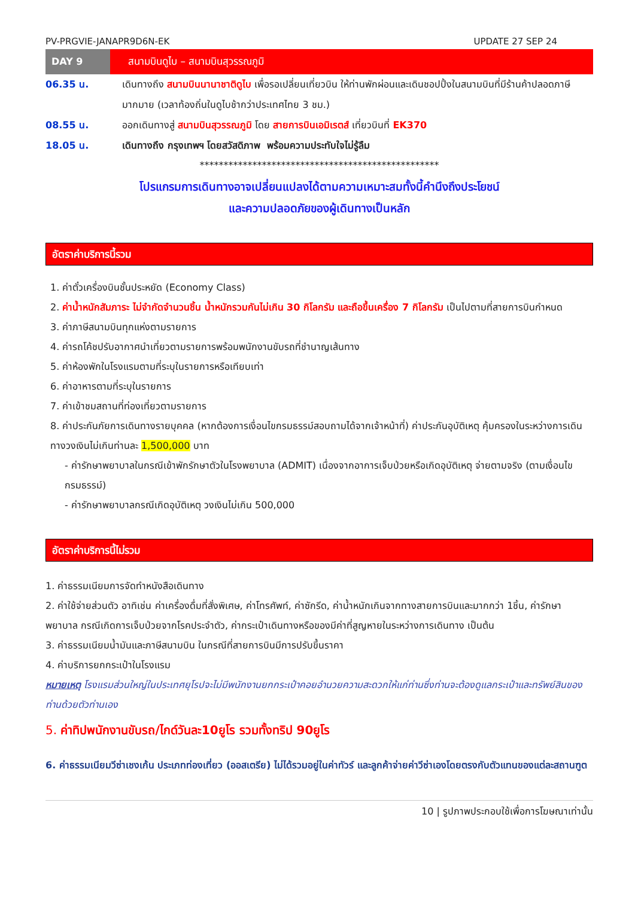PV-PRGVIE-JANAPR9D6N-EK UPDATE 27 SEP 24
DAY 9
สนามบินดูไบ – สนามบินสุวรรณภูมิ
06.35 น. เดินทางถึง สนามบินนานาชาติดูไบ เพื่อรอเปลี่ยนเที่ยวบิน ให้ท่านพักผ่อนและเดินชอปปิ้งในสนามบินที่มีร้านค้าปลอดภาษีมากมาย (เวลาท้องถิ่นในดูไบช้ากว่าประเทศไทย 3 ชม.)
08.55 น. ออกเดินทางสู่ สนามบินสุวรรณภูมิ โดย สายการบินเอมิเรตส์ เที่ยวบินที่ EK370
18.05 น. เดินทางถึง กรุงเทพฯ โดยสวัสดิภาพ พร้อมความประทับใจไม่รู้ลืม
**************************************************
โปรแกรมการเดินทางอาจเปลี่ยนแปลงได้ตามความเหมาะสมทั้งนี้คำนึงถึงประโยชน์
และความปลอดภัยของผู้เดินทางเป็นหลัก
อัตราค่าบริการนี้รวม
1. ค่าตั๋วเครื่องบินชั้นประหยัด (Economy Class)
2. ค่าน้ำหนักสัมภาระ ไม่จำกัดจำนวนชิ้น น้ำหนักรวมกันไม่เกิน 30 กิโลกรัม และถือขึ้นเครื่อง 7 กิโลกรัม เป็นไปตามที่สายการบินกำหนด
3. ค่าภาษีสนามบินทุกแห่งตามรายการ
4. ค่ารถโค้ชปรับอากาศนำเที่ยวตามรายการพร้อมพนักงานขับรถที่ชำนาญเส้นทาง
5. ค่าห้องพักในโรงแรมตามที่ระบุในรายการหรือเทียบเท่า
6. ค่าอาหารตามที่ระบุในรายการ
7. ค่าเข้าชมสถานที่ท่องเที่ยวตามรายการ
8. ค่าประกันภัยการเดินทางรายบุคคล (หากต้องการเงื่อนไขกรมธรรม์สอบถามได้จากเจ้าหน้าที่) ค่าประกันอุบัติเหตุ คุ้มครองในระหว่างการเดินทางวงเงินไม่เกินท่านละ 1,500,000 บาท
- ค่ารักษาพยาบาลในกรณีเข้าพักรักษาตัวในโรงพยาบาล (ADMIT) เนื่องจากอาการเจ็บป่วยหรือเกิดอุบัติเหตุ จ่ายตามจริง (ตามเงื่อนไขกรมธรรม์)
- ค่ารักษาพยาบาลกรณีเกิดอุบัติเหตุ วงเงินไม่เกิน 500,000
อัตราค่าบริการนี้ไม่รวม
1. ค่าธรรมเนียมการจัดทำหนังสือเดินทาง
2. ค่าใช้จ่ายส่วนตัว อาทิเช่น ค่าเครื่องดื่มที่สั่งพิเศษ, ค่าโทรศัพท์, ค่าซักรีด, ค่าน้ำหนักเกินจากทางสายการบินและมากกว่า 1ชิ้น, ค่ารักษาพยาบาล กรณีเกิดการเจ็บป่วยจากโรคประจำตัว, ค่ากระเป๋าเดินทางหรือของมีค่าที่สูญหายในระหว่างการเดินทาง เป็นต้น
3. ค่าธรรมเนียมน้ำมันและภาษีสนามบิน ในกรณีที่สายการบินมีการปรับขึ้นราคา
4. ค่าบริการยกกระเป๋าในโรงแรม
หมายเหตุ โรงแรมส่วนใหญ่ในประเทศยุโรปจะไม่มีพนักงานยกกระเป๋าคอยอำนวยความสะดวกให้แก่ท่านซึ่งท่านจะต้องดูแลกระเป๋าและทรัพย์สินของท่านด้วยตัวท่านเอง
5. ค่าทิปพนักงานขับรถ/ไกด์วันละ10ยูโร รวมทั้งทริป 90ยูโร
6. ค่าธรรมเนียมวีซ่าเชงเก้น ประเภทท่องเที่ยว (ออสเตรีย) ไม่ได้รวมอยู่ในค่าทัวร์ และลูกค้าจ่ายค่าวีซ่าเองโดยตรงกับตัวแทนของแต่ละสถานฑูต
10 | รูปภาพประกอบใช้เพื่อการโฆษณาเท่านั้น